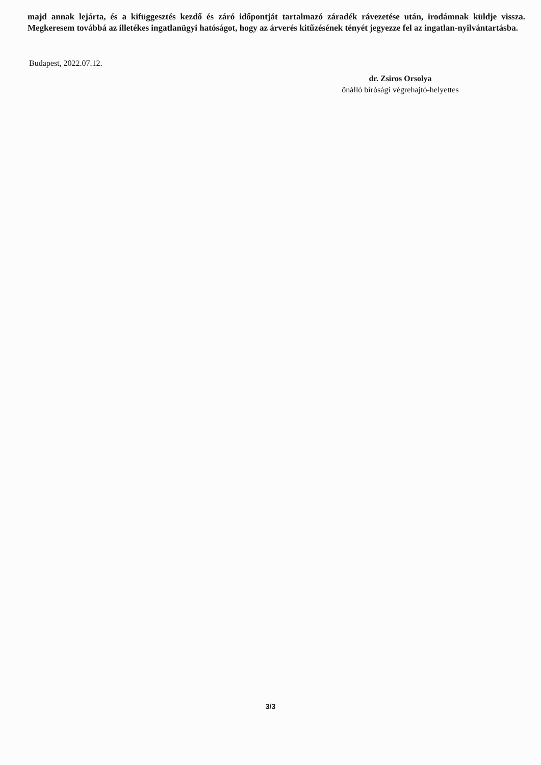majd annak lejárta, és a kifüggesztés kezdő és záró időpontját tartalmazó záradék rávezetése után, irodámnak küldje vissza. Megkeresem továbbá az illetékes ingatlanügyi hatóságot, hogy az árverés kitűzésének tényét jegyezze fel az ingatlan-nyilvántartásba.
Budapest, 2022.07.12.
dr. Zsiros Orsolya
önálló bírósági végrehajtó-helyettes
3/3